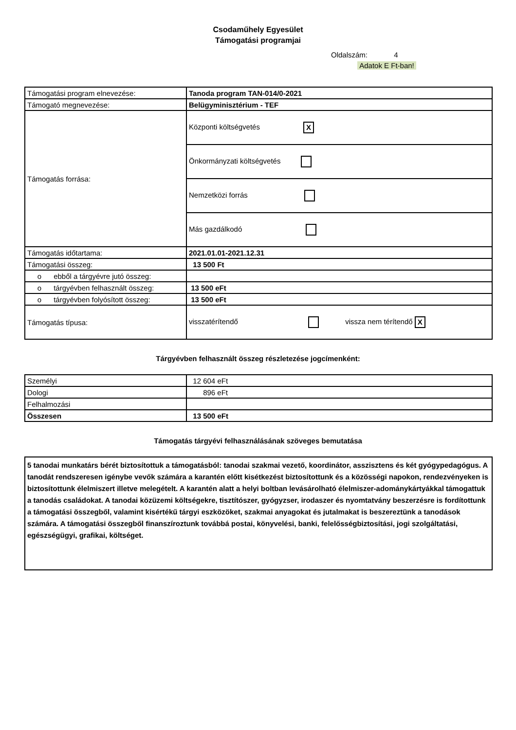Csodaműhely Egyesület
Támogatási programjai
Oldalszám: 4
Adatok E Ft-ban!
| Támogatási program elnevezése: | Tanoda program TAN-014/0-2021 |
| Támogató megnevezése: | Belügyminisztérium - TEF |
| Támogatás forrása: | Központi költségvetés X |
| | Önkormányzati költségvetés |
| | Nemzetközi forrás |
| | Más gazdálkodó |
| Támogatás időtartama: | 2021.01.01-2021.12.31 |
| Támogatási összeg: | 13 500 Ft |
| o ebből a tárgyévre jutó összeg: | |
| o tárgyévben felhasznált összeg: | 13 500 eFt |
| o tárgyévben folyósított összeg: | 13 500 eFt |
| Támogatás típusa: | visszatérítendő vissza nem térítendő X |
Tárgyévben felhasznált összeg részletezése jogcímenként:
| Személyi | 12 604 eFt |
| Dologi | 896 eFt |
| Felhalmozási | |
| Összesen | 13 500 eFt |
Támogatás tárgyévi felhasználásának szöveges bemutatása
5 tanodai munkatárs bérét biztosítottuk a támogatásból: tanodai szakmai vezető, koordinátor, asszisztens és két gyógypedagógus. A tanodát rendszeresen igénybe vevők számára a karantén előtt kisétkezést biztosítottunk és a közösségi napokon, rendezvényeken is biztosítottunk élelmiszert illetve melegételt. A karantén alatt a helyi boltban levásárolható élelmiszer-adománykártyákkal támogattuk a tanodás családokat. A tanodai közüzemi költségekre, tisztítószer, gyógyzser, irodaszer és nyomtatvány beszerzésre is fordítottunk a támogatási összegből, valamint kisértékű tárgyi eszközöket, szakmai anyagokat és jutalmakat is beszereztünk a tanodások számára. A támogatási összegből finanszíroztunk továbbá postai, könyvelési, banki, felelősségbiztosítási, jogi szolgáltatási, egészségügyi, grafikai, költséget.